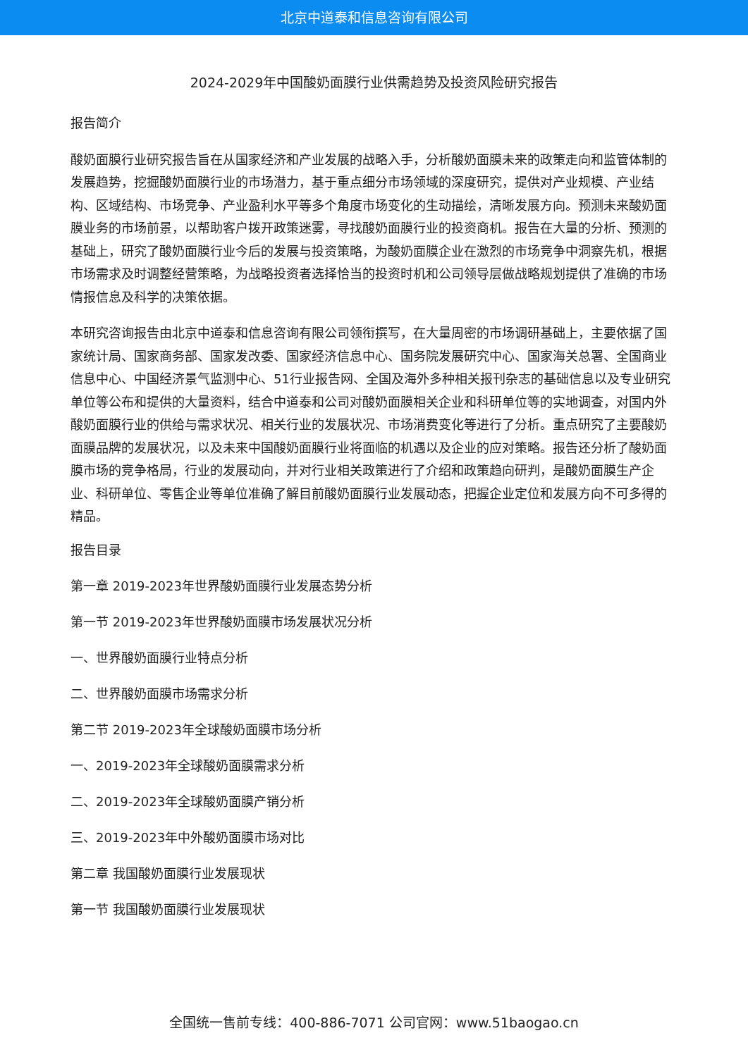北京中道泰和信息咨询有限公司
2024-2029年中国酸奶面膜行业供需趋势及投资风险研究报告
报告简介
酸奶面膜行业研究报告旨在从国家经济和产业发展的战略入手，分析酸奶面膜未来的政策走向和监管体制的发展趋势，挖掘酸奶面膜行业的市场潜力，基于重点细分市场领域的深度研究，提供对产业规模、产业结构、区域结构、市场竞争、产业盈利水平等多个角度市场变化的生动描绘，清晰发展方向。预测未来酸奶面膜业务的市场前景，以帮助客户拨开政策迷雾，寻找酸奶面膜行业的投资商机。报告在大量的分析、预测的基础上，研究了酸奶面膜行业今后的发展与投资策略，为酸奶面膜企业在激烈的市场竞争中洞察先机，根据市场需求及时调整经营策略，为战略投资者选择恰当的投资时机和公司领导层做战略规划提供了准确的市场情报信息及科学的决策依据。
本研究咨询报告由北京中道泰和信息咨询有限公司领衔撰写，在大量周密的市场调研基础上，主要依据了国家统计局、国家商务部、国家发改委、国家经济信息中心、国务院发展研究中心、国家海关总署、全国商业信息中心、中国经济景气监测中心、51行业报告网、全国及海外多种相关报刊杂志的基础信息以及专业研究单位等公布和提供的大量资料，结合中道泰和公司对酸奶面膜相关企业和科研单位等的实地调查，对国内外酸奶面膜行业的供给与需求状况、相关行业的发展状况、市场消费变化等进行了分析。重点研究了主要酸奶面膜品牌的发展状况，以及未来中国酸奶面膜行业将面临的机遇以及企业的应对策略。报告还分析了酸奶面膜市场的竞争格局，行业的发展动向，并对行业相关政策进行了介绍和政策趋向研判，是酸奶面膜生产企业、科研单位、零售企业等单位准确了解目前酸奶面膜行业发展动态，把握企业定位和发展方向不可多得的精品。
报告目录
第一章 2019-2023年世界酸奶面膜行业发展态势分析
第一节 2019-2023年世界酸奶面膜市场发展状况分析
一、世界酸奶面膜行业特点分析
二、世界酸奶面膜市场需求分析
第二节 2019-2023年全球酸奶面膜市场分析
一、2019-2023年全球酸奶面膜需求分析
二、2019-2023年全球酸奶面膜产销分析
三、2019-2023年中外酸奶面膜市场对比
第二章 我国酸奶面膜行业发展现状
第一节 我国酸奶面膜行业发展现状
全国统一售前专线：400-886-7071 公司官网：www.51baogao.cn